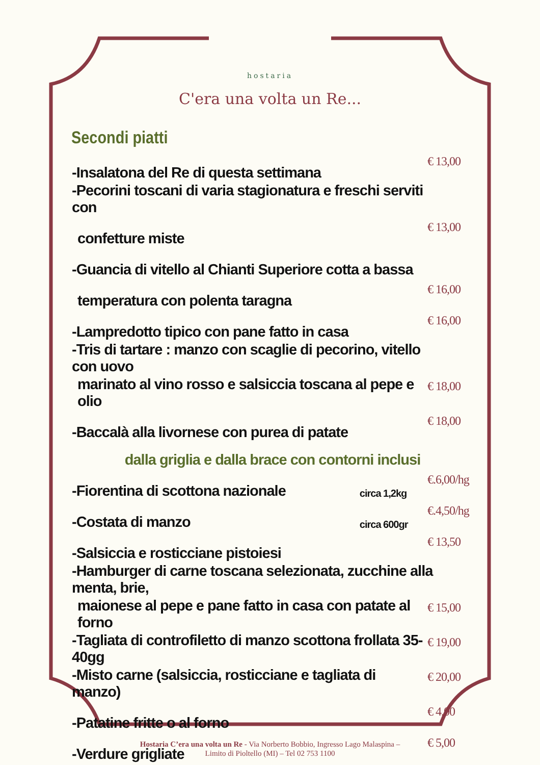hostaria
C'era una volta un Re...
Secondi piatti
| -Insalatona del Re di questa settimana | | € 13,00 |
| -Pecorini toscani di varia stagionatura e freschi serviti con | | |
| confetture miste | | € 13,00 |
| -Guancia di vitello al Chianti Superiore cotta a bassa | | |
| temperatura con polenta taragna | | € 16,00 |
| -Lampredotto tipico con pane fatto in casa | | € 16,00 |
| -Tris di tartare : manzo con scaglie di pecorino, vitello con uovo | | |
| marinato al vino rosso e salsiccia toscana al pepe e olio | | € 18,00 |
| -Baccalà alla livornese con purea di patate | | € 18,00 |
| dalla griglia e dalla brace con contorni inclusi | | |
| -Fiorentina di scottona nazionale | circa 1,2kg | €.6,00/hg |
| -Costata di manzo | circa 600gr | €.4,50/hg |
| -Salsiccia e rosticciane pistoiesi | | € 13,50 |
| -Hamburger di carne toscana selezionata, zucchine alla menta, brie, | | |
| maionese al pepe e pane fatto in casa con patate al forno | | € 15,00 |
| -Tagliata di controfiletto di manzo scottona frollata 35-40gg | | € 19,00 |
| -Misto carne (salsiccia, rosticciane e tagliata di manzo) | | € 20,00 |
| -Patatine fritte o al forno | | € 4,00 |
| -Verdure grigliate | | € 5,00 |
Hostaria C’era una volta un Re - Via Norberto Bobbio, Ingresso Lago Malaspina –
Limito di Pioltello (MI) – Tel 02 753 1100